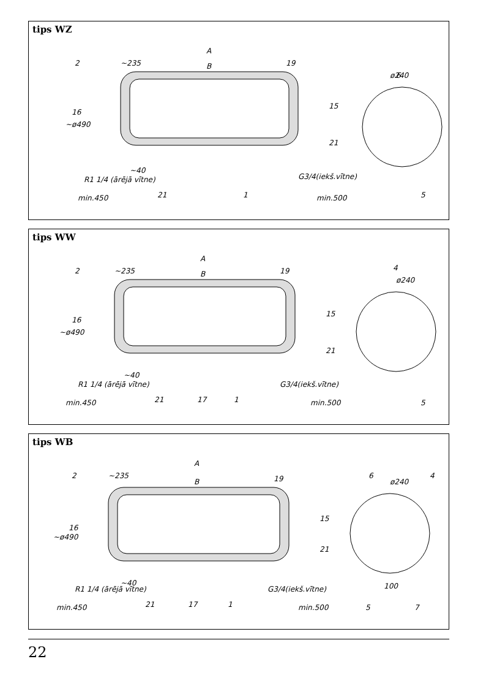tips WZ
A
B
~235
min.450
min.500
~40
G3/4(iekš.vītne)
~ø490
R1 1/4 (ārējā vītne)
ø240
2
19
15
16
21
21
1
6
5
tips WW
A
B
~235
min.450
min.500
~40
G3/4(iekš.vītne)
~ø490
R1 1/4 (ārējā vītne)
ø240
2
19
15
16
21
21
17
1
4
5
tips WB
A
B
~235
min.450
min.500
~40
G3/4(iekš.vītne)
~ø490
R1 1/4 (ārējā vītne)
ø240
100
2
19
15
16
21
21
17
1
6
4
5
7
22